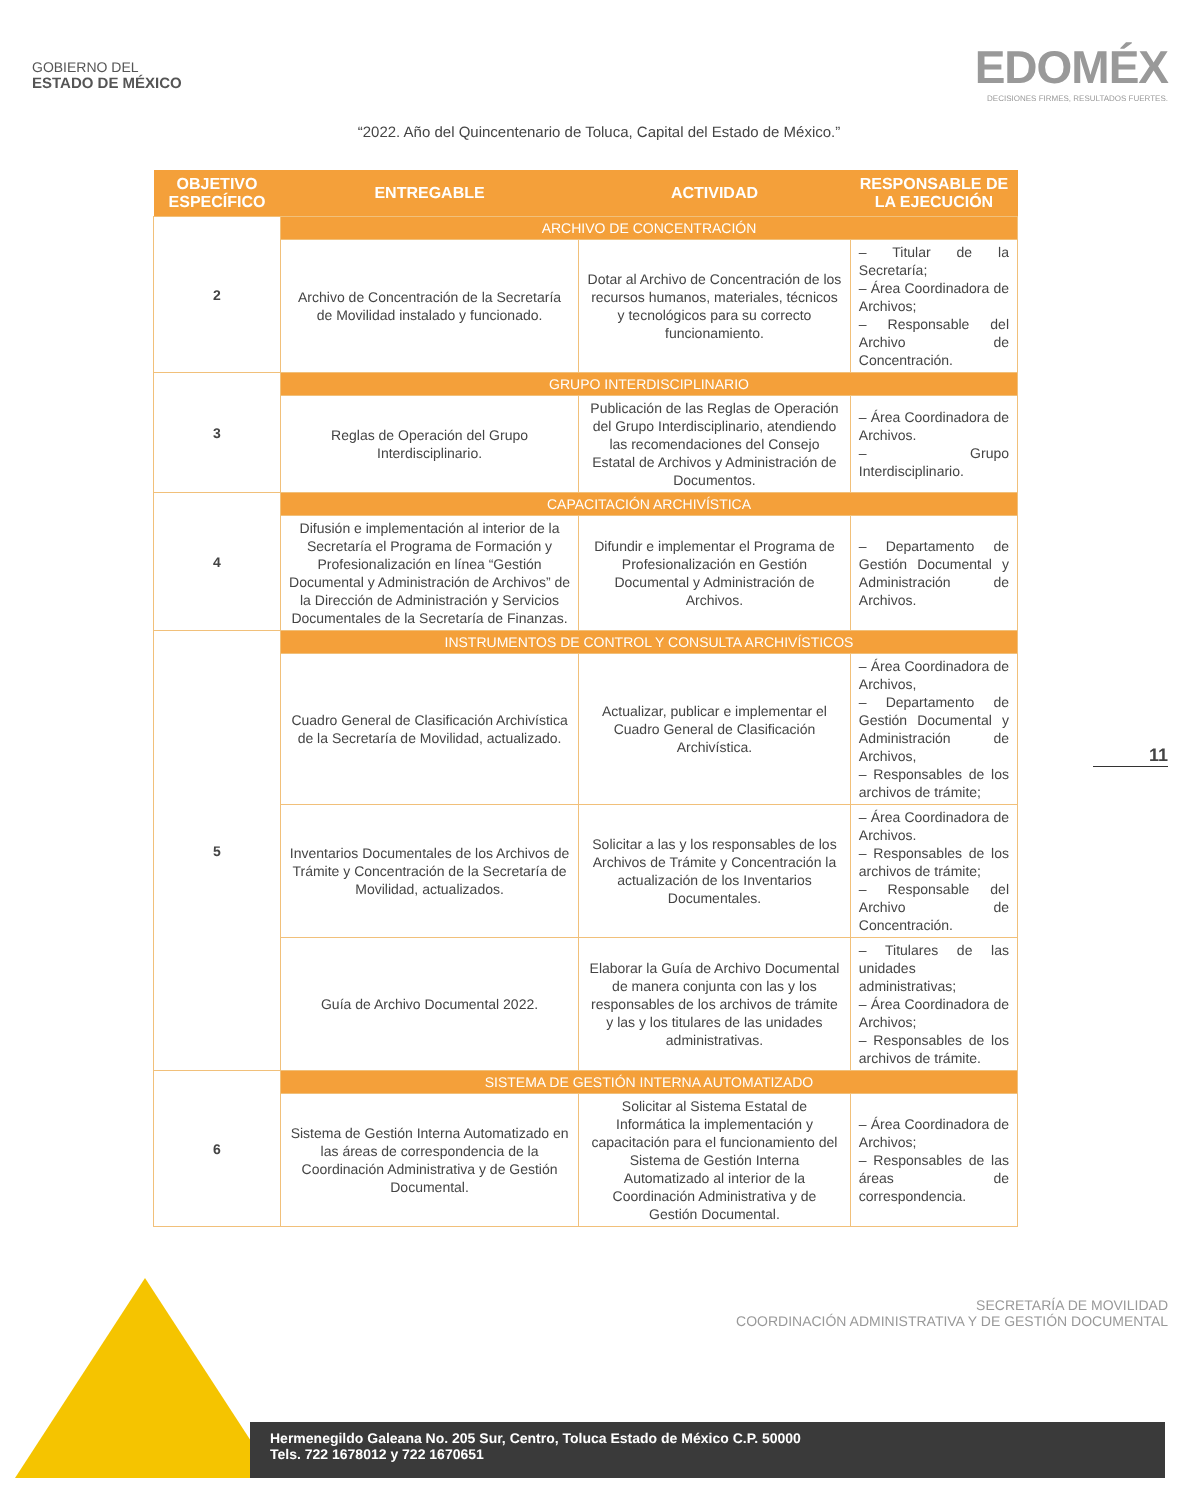GOBIERNO DEL
ESTADO DE MÉXICO
EDOMÉX
DECISIONES FIRMES, RESULTADOS FUERTES.
“2022. Año del Quincentenario de Toluca, Capital del Estado de México.”
| OBJETIVO ESPECÍFICO | ENTREGABLE | ACTIVIDAD | RESPONSABLE DE LA EJECUCIÓN |
| --- | --- | --- | --- |
| 2 | ARCHIVO DE CONCENTRACIÓN | | |
| | Archivo de Concentración de la Secretaría de Movilidad instalado y funcionado. | Dotar al Archivo de Concentración de los recursos humanos, materiales, técnicos y tecnológicos para su correcto funcionamiento. | – Titular de la Secretaría; – Área Coordinadora de Archivos; – Responsable del Archivo de Concentración. |
| 3 | GRUPO INTERDISCIPLINARIO | | |
| | Reglas de Operación del Grupo Interdisciplinario. | Publicación de las Reglas de Operación del Grupo Interdisciplinario, atendiendo las recomendaciones del Consejo Estatal de Archivos y Administración de Documentos. | – Área Coordinadora de Archivos. – Grupo Interdisciplinario. |
| 4 | CAPACITACIÓN ARCHIVÍSTICA | | |
| | Difusión e implementación al interior de la Secretaría el Programa de Formación y Profesionalización en línea “Gestión Documental y Administración de Archivos” de la Dirección de Administración y Servicios Documentales de la Secretaría de Finanzas. | Difundir e implementar el Programa de Profesionalización en Gestión Documental y Administración de Archivos. | – Departamento de Gestión Documental y Administración de Archivos. |
| 5 | INSTRUMENTOS DE CONTROL Y CONSULTA ARCHIVÍSTICOS | | |
| | Cuadro General de Clasificación Archivística de la Secretaría de Movilidad, actualizado. | Actualizar, publicar e implementar el Cuadro General de Clasificación Archivística. | – Área Coordinadora de Archivos, – Departamento de Gestión Documental y Administración de Archivos, – Responsables de los archivos de trámite; |
| | Inventarios Documentales de los Archivos de Trámite y Concentración de la Secretaría de Movilidad, actualizados. | Solicitar a las y los responsables de los Archivos de Trámite y Concentración la actualización de los Inventarios Documentales. | – Área Coordinadora de Archivos. – Responsables de los archivos de trámite; – Responsable del Archivo de Concentración. |
| | Guía de Archivo Documental 2022. | Elaborar la Guía de Archivo Documental de manera conjunta con las y los responsables de los archivos de trámite y las y los titulares de las unidades administrativas. | – Titulares de las unidades administrativas; – Área Coordinadora de Archivos; – Responsables de los archivos de trámite. |
| 6 | SISTEMA DE GESTIÓN INTERNA AUTOMATIZADO | | |
| | Sistema de Gestión Interna Automatizado en las áreas de correspondencia de la Coordinación Administrativa y de Gestión Documental. | Solicitar al Sistema Estatal de Informática la implementación y capacitación para el funcionamiento del Sistema de Gestión Interna Automatizado al interior de la Coordinación Administrativa y de Gestión Documental. | – Área Coordinadora de Archivos; – Responsables de las áreas de correspondencia. |
11
SECRETARÍA DE MOVILIDAD
COORDINACIÓN ADMINISTRATIVA Y DE GESTIÓN DOCUMENTAL
Hermenegildo Galeana No. 205 Sur, Centro, Toluca Estado de México C.P. 50000
Tels. 722 1678012 y 722 1670651